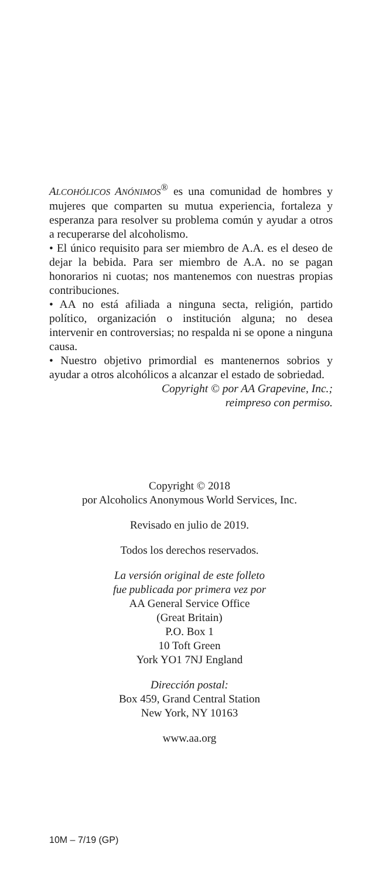ALCOHÓLICOS ANÓNIMOS<sup>®</sup> es una comunidad de hombres y mujeres que comparten su mutua experiencia, fortaleza y esperanza para resolver su problema común y ayudar a otros a recuperarse del alcoholismo.
• El único requisito para ser miembro de A.A. es el deseo de dejar la bebida. Para ser miembro de A.A. no se pagan honorarios ni cuotas; nos mantenemos con nuestras propias contribuciones.
• AA no está afiliada a ninguna secta, religión, partido político, organización o institución alguna; no desea intervenir en controversias; no respalda ni se opone a ninguna causa.
• Nuestro objetivo primordial es mantenernos sobrios y ayudar a otros alcohólicos a alcanzar el estado de sobriedad.
Copyright © por AA Grapevine, Inc.;
reimpreso con permiso.
Copyright © 2018
por Alcoholics Anonymous World Services, Inc.
Revisado en julio de 2019.
Todos los derechos reservados.
La versión original de este folleto
fue publicada por primera vez por
AA General Service Office
(Great Britain)
P.O. Box 1
10 Toft Green
York YO1 7NJ England
Dirección postal:
Box 459, Grand Central Station
New York, NY 10163
www.aa.org
10M – 7/19 (GP)